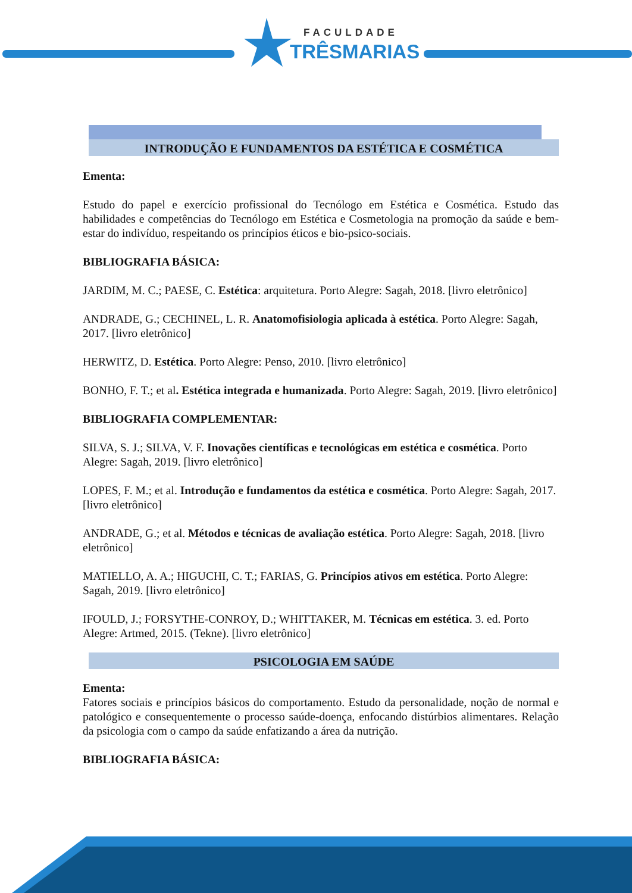FACULDADE
TRÊSMARIAS
INTRODUÇÃO E FUNDAMENTOS DA ESTÉTICA E COSMÉTICA
Ementa:
Estudo do papel e exercício profissional do Tecnólogo em Estética e Cosmética. Estudo das habilidades e competências do Tecnólogo em Estética e Cosmetologia na promoção da saúde e bem-estar do indivíduo, respeitando os princípios éticos e bio-psico-sociais.
BIBLIOGRAFIA BÁSICA:
JARDIM, M. C.; PAESE, C. Estética: arquitetura. Porto Alegre: Sagah, 2018. [livro eletrônico]
ANDRADE, G.; CECHINEL, L. R. Anatomofisiologia aplicada à estética. Porto Alegre: Sagah, 2017. [livro eletrônico]
HERWITZ, D. Estética. Porto Alegre: Penso, 2010. [livro eletrônico]
BONHO, F. T.; et al. Estética integrada e humanizada. Porto Alegre: Sagah, 2019. [livro eletrônico]
BIBLIOGRAFIA COMPLEMENTAR:
SILVA, S. J.; SILVA, V. F. Inovações científicas e tecnológicas em estética e cosmética. Porto Alegre: Sagah, 2019. [livro eletrônico]
LOPES, F. M.; et al. Introdução e fundamentos da estética e cosmética. Porto Alegre: Sagah, 2017. [livro eletrônico]
ANDRADE, G.; et al. Métodos e técnicas de avaliação estética. Porto Alegre: Sagah, 2018. [livro eletrônico]
MATIELLO, A. A.; HIGUCHI, C. T.; FARIAS, G. Princípios ativos em estética. Porto Alegre: Sagah, 2019. [livro eletrônico]
IFOULD, J.; FORSYTHE-CONROY, D.; WHITTAKER, M. Técnicas em estética. 3. ed. Porto Alegre: Artmed, 2015. (Tekne). [livro eletrônico]
PSICOLOGIA EM SAÚDE
Ementa:
Fatores sociais e princípios básicos do comportamento. Estudo da personalidade, noção de normal e patológico e consequentemente o processo saúde-doença, enfocando distúrbios alimentares. Relação da psicologia com o campo da saúde enfatizando a área da nutrição.
BIBLIOGRAFIA BÁSICA: